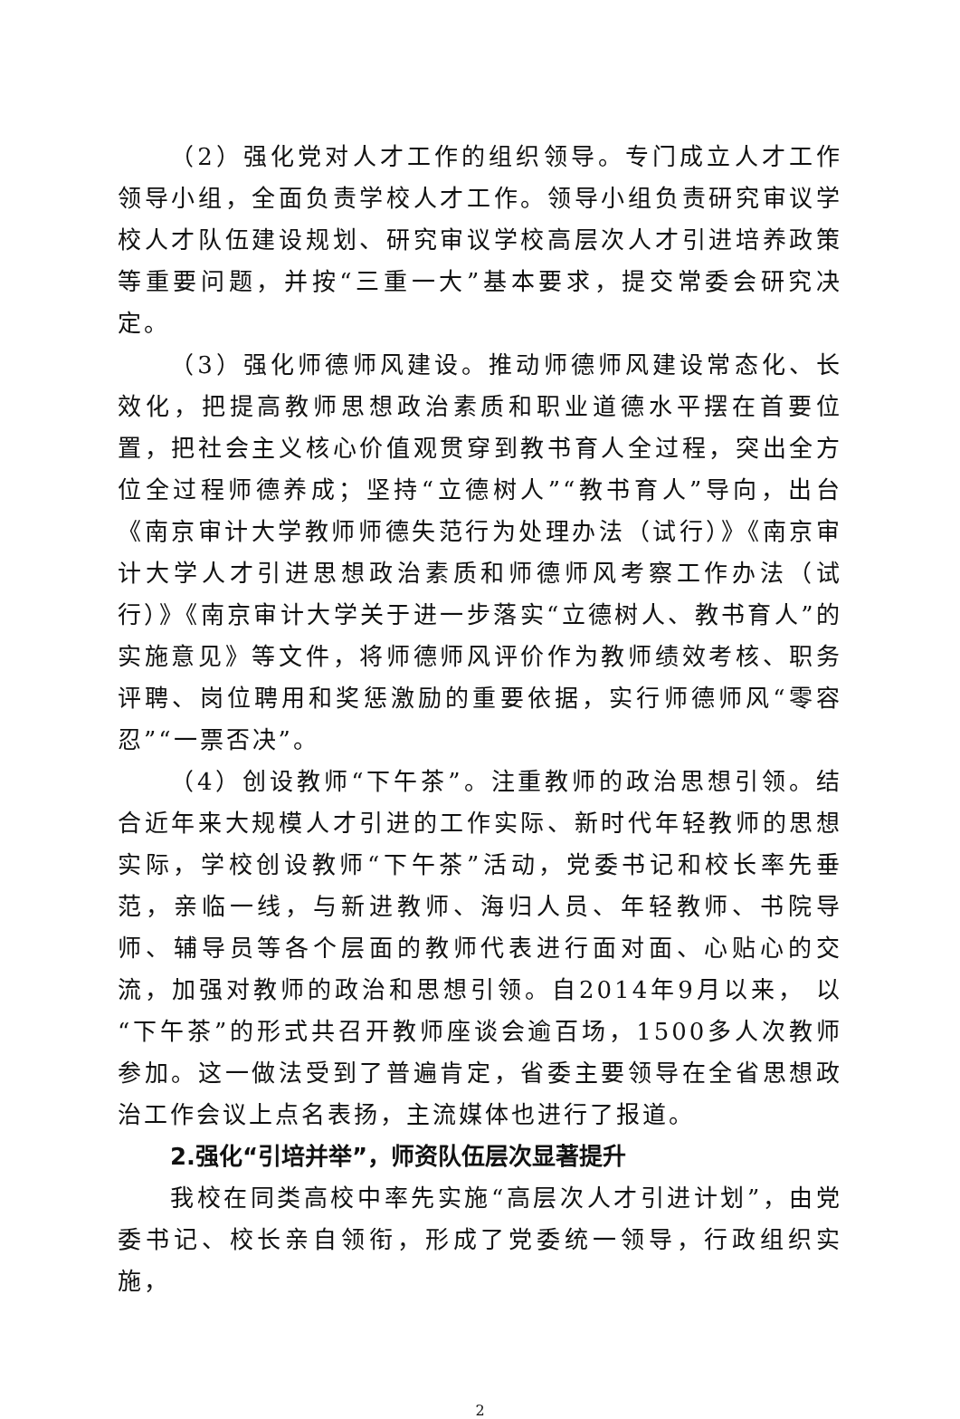（2）强化党对人才工作的组织领导。专门成立人才工作领导小组，全面负责学校人才工作。领导小组负责研究审议学校人才队伍建设规划、研究审议学校高层次人才引进培养政策等重要问题，并按“三重一大”基本要求，提交常委会研究决定。
（3）强化师德师风建设。推动师德师风建设常态化、长效化，把提高教师思想政治素质和职业道德水平摆在首要位置，把社会主义核心价值观贯穿到教书育人全过程，突出全方位全过程师德养成；坚持“立德树人”“教书育人”导向，出台《南京审计大学教师师德失范行为处理办法（试行）》《南京审计大学人才引进思想政治素质和师德师风考察工作办法（试行）》《南京审计大学关于进一步落实“立德树人、教书育人”的实施意见》等文件，将师德师风评价作为教师绩效考核、职务评聘、岗位聘用和奖惩激励的重要依据，实行师德师风“零容忍”“一票否决”。
（4）创设教师“下午茶”。注重教师的政治思想引领。结合近年来大规模人才引进的工作实际、新时代年轻教师的思想实际，学校创设教师“下午茶”活动，党委书记和校长率先垂范，亲临一线，与新进教师、海归人员、年轻教师、书院导师、辅导员等各个层面的教师代表进行面对面、心贴心的交流，加强对教师的政治和思想引领。自2014年9月以来， 以“下午茶”的形式共召开教师座谈会逾百场，1500多人次教师参加。这一做法受到了普遍肯定，省委主要领导在全省思想政治工作会议上点名表扬，主流媒体也进行了报道。
2.强化“引培并举”，师资队伍层次显著提升
我校在同类高校中率先实施“高层次人才引进计划”，由党委书记、校长亲自领衔，形成了党委统一领导，行政组织实施，
2